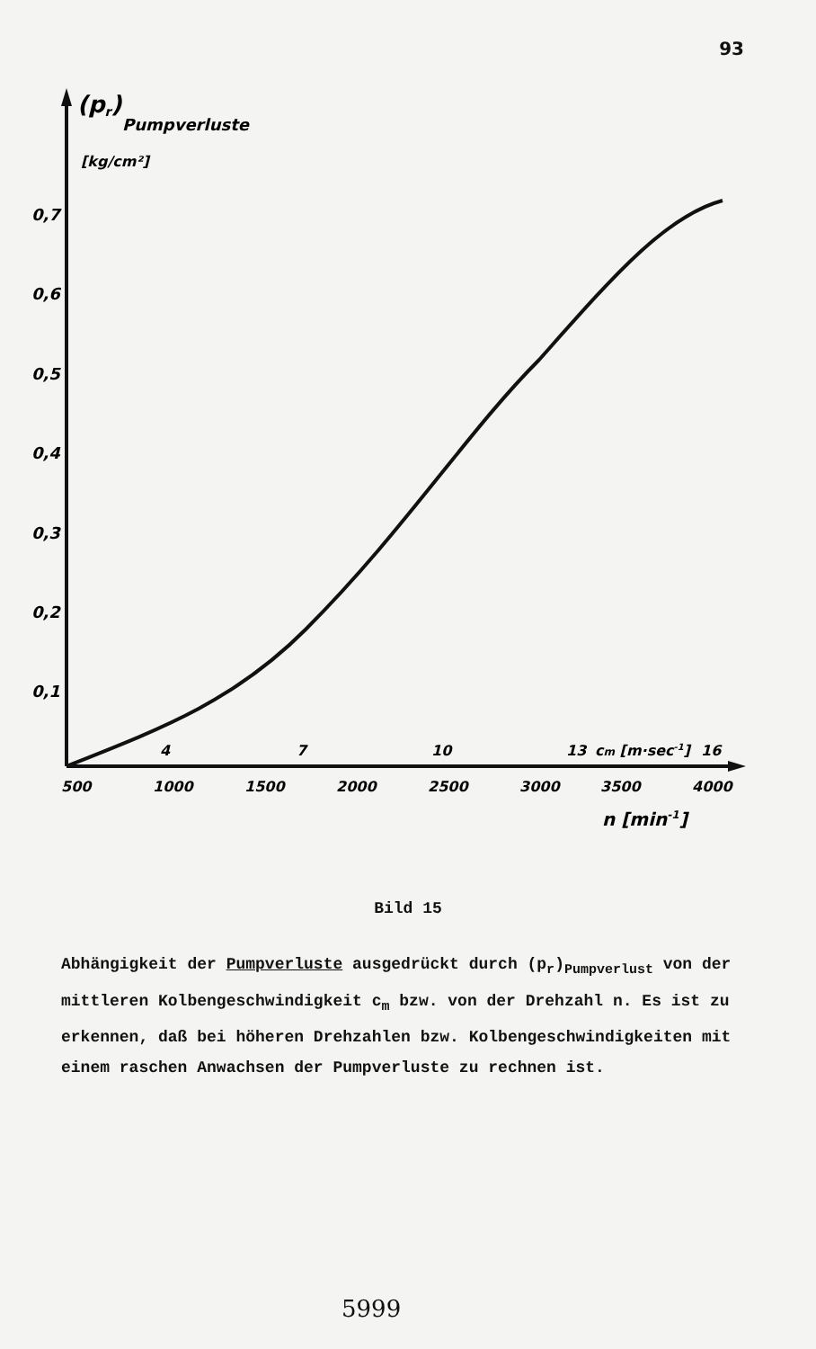93
(pr)
Pumpverluste
[kg/cm²]
0,7
0,6
0,5
0,4
0,3
0,2
0,1
4
7
10
13
cm [m·sec-1]
16
500
1000
1500
2000
2500
3000
3500
4000
n [min-1]
Bild 15
Abhängigkeit der Pumpverluste ausgedrückt durch (p<sub>r</sub>)<sub>Pumpverlust</sub> von der mittleren Kolbengeschwindigkeit c<sub>m</sub> bzw. von der Drehzahl n. Es ist zu erkennen, daß bei höheren Drehzahlen bzw. Kolbengeschwindigkeiten mit einem raschen Anwachsen der Pumpverluste zu rechnen ist.
5999